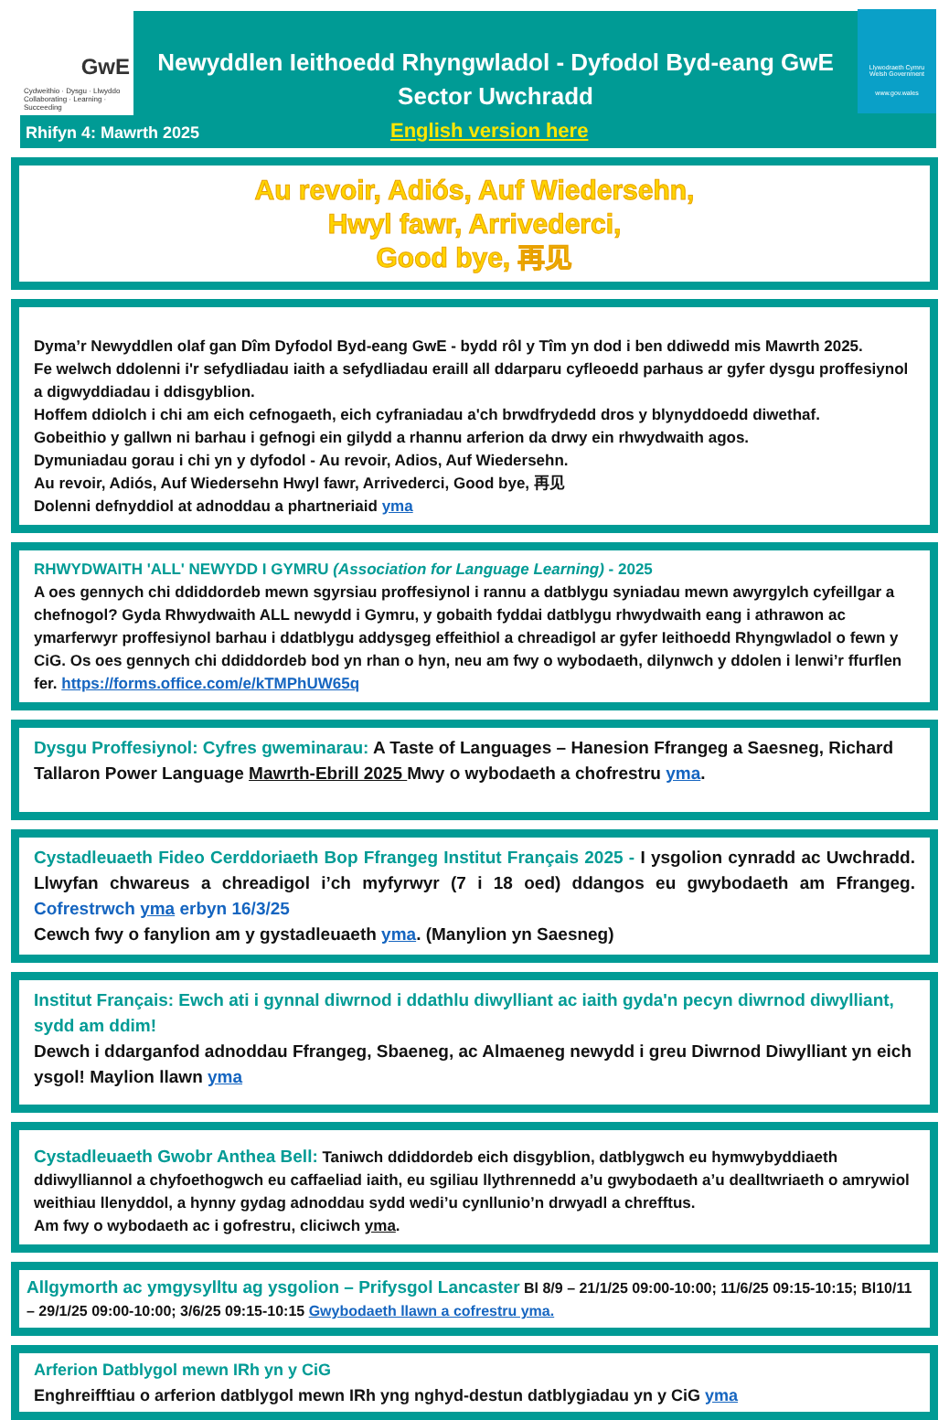GwE
Cydweithio · Dysgu · Llwyddo
Collaborating · Learning · Succeeding
Newyddlen Ieithoedd Rhyngwladol - Dyfodol Byd-eang GwE
Sector Uwchradd
Llywodraeth Cymru
Welsh Government
www.gov.wales
Rhifyn 4: Mawrth 2025 English version here
Au revoir, Adiós, Auf Wiedersehn,
Hwyl fawr, Arrivederci,
Good bye, 再见
Dyma’r Newyddlen olaf gan Dîm Dyfodol Byd-eang GwE - bydd rôl y Tîm yn dod i ben ddiwedd mis Mawrth 2025.
Fe welwch ddolenni i'r sefydliadau iaith a sefydliadau eraill all ddarparu cyfleoedd parhaus ar gyfer dysgu proffesiynol a digwyddiadau i ddisgyblion.
Hoffem ddiolch i chi am eich cefnogaeth, eich cyfraniadau a'ch brwdfrydedd dros y blynyddoedd diwethaf.
Gobeithio y gallwn ni barhau i gefnogi ein gilydd a rhannu arferion da drwy ein rhwydwaith agos.
Dymuniadau gorau i chi yn y dyfodol - Au revoir, Adios, Auf Wiedersehn.
Au revoir, Adiós, Auf Wiedersehn Hwyl fawr, Arrivederci, Good bye, 再见
Dolenni defnyddiol at adnoddau a phartneriaid yma
RHWYDWAITH 'ALL' NEWYDD I GYMRU (Association for Language Learning) - 2025
A oes gennych chi ddiddordeb mewn sgyrsiau proffesiynol i rannu a datblygu syniadau mewn awyrgylch cyfeillgar a chefnogol? Gyda Rhwydwaith ALL newydd i Gymru, y gobaith fyddai datblygu rhwydwaith eang i athrawon ac ymarferwyr proffesiynol barhau i ddatblygu addysgeg effeithiol a chreadigol ar gyfer Ieithoedd Rhyngwladol o fewn y CiG. Os oes gennych chi ddiddordeb bod yn rhan o hyn, neu am fwy o wybodaeth, dilynwch y ddolen i lenwi’r ffurflen fer. https://forms.office.com/e/kTMPhUW65q
Dysgu Proffesiynol: Cyfres gweminarau: A Taste of Languages – Hanesion Ffrangeg a Saesneg, Richard Tallaron Power Language Mawrth-Ebrill 2025 Mwy o wybodaeth a chofrestru yma.
Cystadleuaeth Fideo Cerddoriaeth Bop Ffrangeg Institut Français 2025 - I ysgolion cynradd ac Uwchradd. Llwyfan chwareus a chreadigol i’ch myfyrwyr (7 i 18 oed) ddangos eu gwybodaeth am Ffrangeg. Cofrestrwch yma erbyn 16/3/25
Cewch fwy o fanylion am y gystadleuaeth yma. (Manylion yn Saesneg)
Institut Français: Ewch ati i gynnal diwrnod i ddathlu diwylliant ac iaith gyda'n pecyn diwrnod diwylliant, sydd am ddim!
Dewch i ddarganfod adnoddau Ffrangeg, Sbaeneg, ac Almaeneg newydd i greu Diwrnod Diwylliant yn eich ysgol! Maylion llawn yma
Cystadleuaeth Gwobr Anthea Bell: Taniwch ddiddordeb eich disgyblion, datblygwch eu hymwybyddiaeth ddiwylliannol a chyfoethogwch eu caffaeliad iaith, eu sgiliau llythrennedd a’u gwybodaeth a’u dealltwriaeth o amrywiol weithiau llenyddol, a hynny gydag adnoddau sydd wedi’u cynllunio’n drwyadl a chrefftus.
Am fwy o wybodaeth ac i gofrestru, cliciwch yma.
Allgymorth ac ymgysylltu ag ysgolion – Prifysgol Lancaster Bl 8/9 – 21/1/25 09:00-10:00; 11/6/25 09:15-10:15; Bl10/11 – 29/1/25 09:00-10:00; 3/6/25 09:15-10:15 Gwybodaeth llawn a cofrestru yma.
Arferion Datblygol mewn IRh yn y CiG
Enghreifftiau o arferion datblygol mewn IRh yng nghyd-destun datblygiadau yn y CiG yma